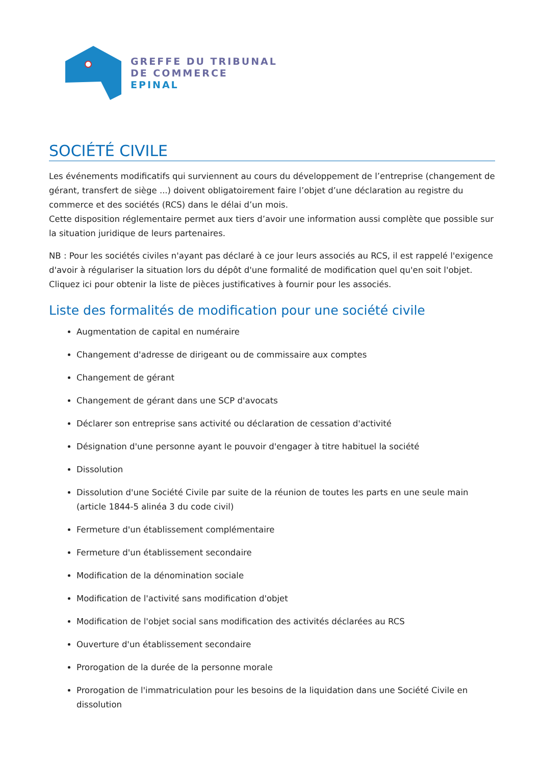GREFFE DU TRIBUNAL
DE COMMERCE
EPINAL
SOCIÉTÉ CIVILE
Les événements modificatifs qui surviennent au cours du développement de l’entreprise (changement de gérant, transfert de siège ...) doivent obligatoirement faire l’objet d’une déclaration au registre du commerce et des sociétés (RCS) dans le délai d’un mois.
Cette disposition réglementaire permet aux tiers d’avoir une information aussi complète que possible sur la situation juridique de leurs partenaires.
NB : Pour les sociétés civiles n'ayant pas déclaré à ce jour leurs associés au RCS, il est rappelé l'exigence d'avoir à régulariser la situation lors du dépôt d'une formalité de modification quel qu'en soit l'objet. Cliquez ici pour obtenir la liste de pièces justificatives à fournir pour les associés.
Liste des formalités de modification pour une société civile
Augmentation de capital en numéraire
Changement d'adresse de dirigeant ou de commissaire aux comptes
Changement de gérant
Changement de gérant dans une SCP d'avocats
Déclarer son entreprise sans activité ou déclaration de cessation d'activité
Désignation d'une personne ayant le pouvoir d'engager à titre habituel la société
Dissolution
Dissolution d'une Société Civile par suite de la réunion de toutes les parts en une seule main (article 1844-5 alinéa 3 du code civil)
Fermeture d'un établissement complémentaire
Fermeture d'un établissement secondaire
Modification de la dénomination sociale
Modification de l'activité sans modification d'objet
Modification de l'objet social sans modification des activités déclarées au RCS
Ouverture d'un établissement secondaire
Prorogation de la durée de la personne morale
Prorogation de l'immatriculation pour les besoins de la liquidation dans une Société Civile en dissolution